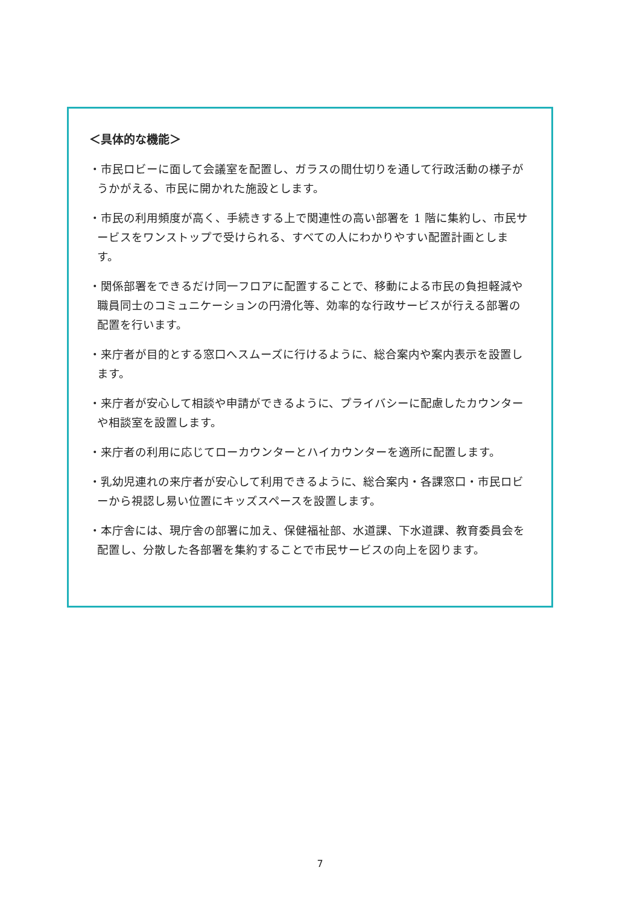＜具体的な機能＞
・市民ロビーに面して会議室を配置し、ガラスの間仕切りを通して行政活動の様子がうかがえる、市民に開かれた施設とします。
・市民の利用頻度が高く、手続きする上で関連性の高い部署を 1 階に集約し、市民サービスをワンストップで受けられる、すべての人にわかりやすい配置計画とします。
・関係部署をできるだけ同一フロアに配置することで、移動による市民の負担軽減や職員同士のコミュニケーションの円滑化等、効率的な行政サービスが行える部署の配置を行います。
・来庁者が目的とする窓口へスムーズに行けるように、総合案内や案内表示を設置します。
・来庁者が安心して相談や申請ができるように、プライバシーに配慮したカウンターや相談室を設置します。
・来庁者の利用に応じてローカウンターとハイカウンターを適所に配置します。
・乳幼児連れの来庁者が安心して利用できるように、総合案内・各課窓口・市民ロビーから視認し易い位置にキッズスペースを設置します。
・本庁舎には、現庁舎の部署に加え、保健福祉部、水道課、下水道課、教育委員会を配置し、分散した各部署を集約することで市民サービスの向上を図ります。
7